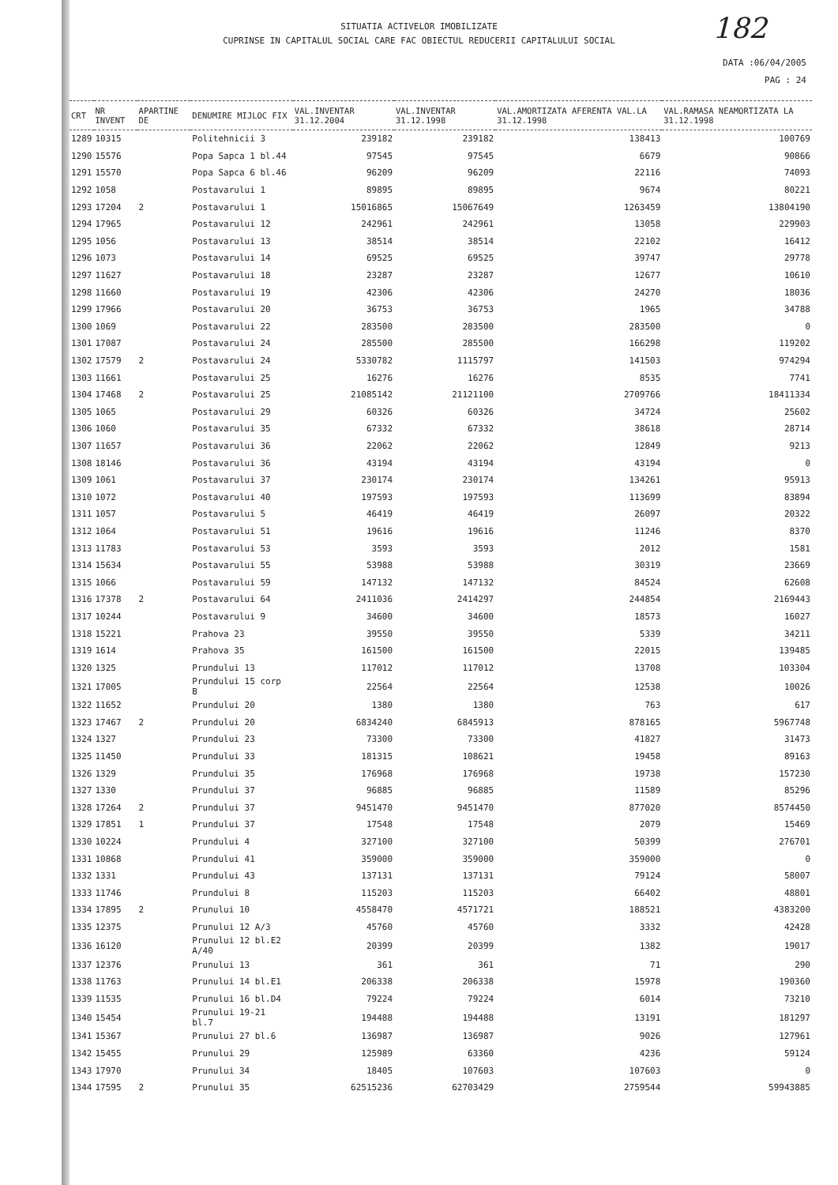182
SITUATIA ACTIVELOR IMOBILIZATE
CUPRINSE IN CAPITALUL SOCIAL CARE FAC OBIECTUL REDUCERII CAPITALULUI SOCIAL
DATA :06/04/2005
PAG : 24
| CRT | NR INVENT | APARTINE DE | DENUMIRE MIJLOC FIX | VAL.INVENTAR 31.12.2004 | VAL.INVENTAR 31.12.1998 | VAL.AMORTIZATA AFERENTA VAL.LA 31.12.1998 | VAL.RAMASA NEAMORTIZATA LA 31.12.1998 |
| --- | --- | --- | --- | --- | --- | --- | --- |
| 1289 | 10315 | | Politehnicii 3 | 239182 | 239182 | 138413 | 100769 |
| 1290 | 15576 | | Popa Sapca 1 bl.44 | 97545 | 97545 | 6679 | 90866 |
| 1291 | 15570 | | Popa Sapca 6 bl.46 | 96209 | 96209 | 22116 | 74093 |
| 1292 | 1058 | | Postavarului 1 | 89895 | 89895 | 9674 | 80221 |
| 1293 | 17204 | 2 | Postavarului 1 | 15016865 | 15067649 | 1263459 | 13804190 |
| 1294 | 17965 | | Postavarului 12 | 242961 | 242961 | 13058 | 229903 |
| 1295 | 1056 | | Postavarului 13 | 38514 | 38514 | 22102 | 16412 |
| 1296 | 1073 | | Postavarului 14 | 69525 | 69525 | 39747 | 29778 |
| 1297 | 11627 | | Postavarului 18 | 23287 | 23287 | 12677 | 10610 |
| 1298 | 11660 | | Postavarului 19 | 42306 | 42306 | 24270 | 18036 |
| 1299 | 17966 | | Postavarului 20 | 36753 | 36753 | 1965 | 34788 |
| 1300 | 1069 | | Postavarului 22 | 283500 | 283500 | 283500 | 0 |
| 1301 | 17087 | | Postavarului 24 | 285500 | 285500 | 166298 | 119202 |
| 1302 | 17579 | 2 | Postavarului 24 | 5330782 | 1115797 | 141503 | 974294 |
| 1303 | 11661 | | Postavarului 25 | 16276 | 16276 | 8535 | 7741 |
| 1304 | 17468 | 2 | Postavarului 25 | 21085142 | 21121100 | 2709766 | 18411334 |
| 1305 | 1065 | | Postavarului 29 | 60326 | 60326 | 34724 | 25602 |
| 1306 | 1060 | | Postavarului 35 | 67332 | 67332 | 38618 | 28714 |
| 1307 | 11657 | | Postavarului 36 | 22062 | 22062 | 12849 | 9213 |
| 1308 | 18146 | | Postavarului 36 | 43194 | 43194 | 43194 | 0 |
| 1309 | 1061 | | Postavarului 37 | 230174 | 230174 | 134261 | 95913 |
| 1310 | 1072 | | Postavarului 40 | 197593 | 197593 | 113699 | 83894 |
| 1311 | 1057 | | Postavarului 5 | 46419 | 46419 | 26097 | 20322 |
| 1312 | 1064 | | Postavarului 51 | 19616 | 19616 | 11246 | 8370 |
| 1313 | 11783 | | Postavarului 53 | 3593 | 3593 | 2012 | 1581 |
| 1314 | 15634 | | Postavarului 55 | 53988 | 53988 | 30319 | 23669 |
| 1315 | 1066 | | Postavarului 59 | 147132 | 147132 | 84524 | 62608 |
| 1316 | 17378 | 2 | Postavarului 64 | 2411036 | 2414297 | 244854 | 2169443 |
| 1317 | 10244 | | Postavarului 9 | 34600 | 34600 | 18573 | 16027 |
| 1318 | 15221 | | Prahova 23 | 39550 | 39550 | 5339 | 34211 |
| 1319 | 1614 | | Prahova 35 | 161500 | 161500 | 22015 | 139485 |
| 1320 | 1325 | | Prundului 13 | 117012 | 117012 | 13708 | 103304 |
| 1321 | 17005 | | Prundului 15 corp B | 22564 | 22564 | 12538 | 10026 |
| 1322 | 11652 | | Prundului 20 | 1380 | 1380 | 763 | 617 |
| 1323 | 17467 | 2 | Prundului 20 | 6834240 | 6845913 | 878165 | 5967748 |
| 1324 | 1327 | | Prundului 23 | 73300 | 73300 | 41827 | 31473 |
| 1325 | 11450 | | Prundului 33 | 181315 | 108621 | 19458 | 89163 |
| 1326 | 1329 | | Prundului 35 | 176968 | 176968 | 19738 | 157230 |
| 1327 | 1330 | | Prundului 37 | 96885 | 96885 | 11589 | 85296 |
| 1328 | 17264 | 2 | Prundului 37 | 9451470 | 9451470 | 877020 | 8574450 |
| 1329 | 17851 | 1 | Prundului 37 | 17548 | 17548 | 2079 | 15469 |
| 1330 | 10224 | | Prundului 4 | 327100 | 327100 | 50399 | 276701 |
| 1331 | 10868 | | Prundului 41 | 359000 | 359000 | 359000 | 0 |
| 1332 | 1331 | | Prundului 43 | 137131 | 137131 | 79124 | 58007 |
| 1333 | 11746 | | Prundului 8 | 115203 | 115203 | 66402 | 48801 |
| 1334 | 17895 | 2 | Prunului 10 | 4558470 | 4571721 | 188521 | 4383200 |
| 1335 | 12375 | | Prunului 12 A/3 | 45760 | 45760 | 3332 | 42428 |
| 1336 | 16120 | | Prunului 12 bl.E2 A/40 | 20399 | 20399 | 1382 | 19017 |
| 1337 | 12376 | | Prunului 13 | 361 | 361 | 71 | 290 |
| 1338 | 11763 | | Prunului 14 bl.E1 | 206338 | 206338 | 15978 | 190360 |
| 1339 | 11535 | | Prunului 16 bl.D4 | 79224 | 79224 | 6014 | 73210 |
| 1340 | 15454 | | Prunului 19-21 bl.7 | 194488 | 194488 | 13191 | 181297 |
| 1341 | 15367 | | Prunului 27 bl.6 | 136987 | 136987 | 9026 | 127961 |
| 1342 | 15455 | | Prunului 29 | 125989 | 63360 | 4236 | 59124 |
| 1343 | 17970 | | Prunului 34 | 18405 | 107603 | 107603 | 0 |
| 1344 | 17595 | 2 | Prunului 35 | 62515236 | 62703429 | 2759544 | 59943885 |